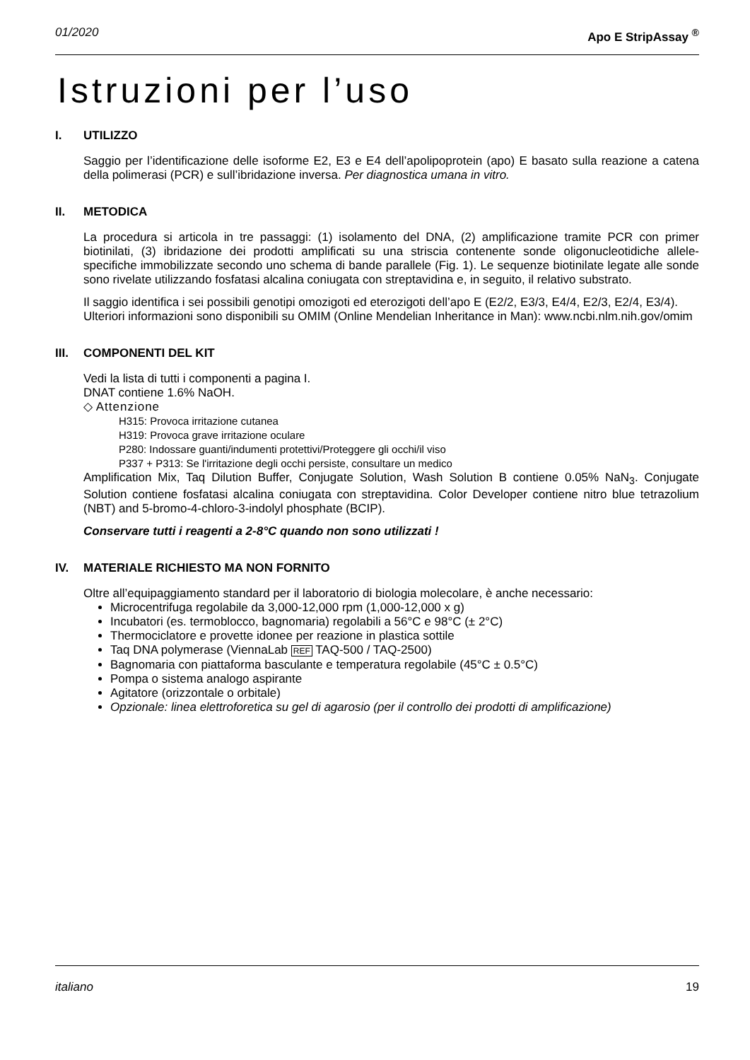01/2020 Apo E StripAssay <sup>®</sup>
Istruzioni per l’uso
I. UTILIZZO
Saggio per l’identificazione delle isoforme E2, E3 e E4 dell’apolipoprotein (apo) E basato sulla reazione a catena della polimerasi (PCR) e sull’ibridazione inversa. Per diagnostica umana in vitro.
II. METODICA
La procedura si articola in tre passaggi: (1) isolamento del DNA, (2) amplificazione tramite PCR con primer biotinilati, (3) ibridazione dei prodotti amplificati su una striscia contenente sonde oligonucleotidiche allele-specifiche immobilizzate secondo uno schema di bande parallele (Fig. 1). Le sequenze biotinilate legate alle sonde sono rivelate utilizzando fosfatasi alcalina coniugata con streptavidina e, in seguito, il relativo substrato.
Il saggio identifica i sei possibili genotipi omozigoti ed eterozigoti dell’apo E (E2/2, E3/3, E4/4, E2/3, E2/4, E3/4).
Ulteriori informazioni sono disponibili su OMIM (Online Mendelian Inheritance in Man): www.ncbi.nlm.nih.gov/omim
III. COMPONENTI DEL KIT
Vedi la lista di tutti i componenti a pagina I.
DNAT contiene 1.6% NaOH.
◇ Attenzione
H315: Provoca irritazione cutanea
H319: Provoca grave irritazione oculare
P280: Indossare guanti/indumenti protettivi/Proteggere gli occhi/il viso
P337 + P313: Se l'irritazione degli occhi persiste, consultare un medico
Amplification Mix, Taq Dilution Buffer, Conjugate Solution, Wash Solution B contiene 0.05% NaN<sub>3</sub>. Conjugate Solution contiene fosfatasi alcalina coniugata con streptavidina. Color Developer contiene nitro blue tetrazolium (NBT) and 5-bromo-4-chloro-3-indolyl phosphate (BCIP).
Conservare tutti i reagenti a 2-8°C quando non sono utilizzati !
IV. MATERIALE RICHIESTO MA NON FORNITO
Oltre all’equipaggiamento standard per il laboratorio di biologia molecolare, è anche necessario:
Microcentrifuga regolabile da 3,000-12,000 rpm (1,000-12,000 x g)
Incubatori (es. termoblocco, bagnomaria) regolabili a 56°C e 98°C (± 2°C)
Thermociclatore e provette idonee per reazione in plastica sottile
Taq DNA polymerase (ViennaLab REF TAQ-500 / TAQ-2500)
Bagnomaria con piattaforma basculante e temperatura regolabile (45°C ± 0.5°C)
Pompa o sistema analogo aspirante
Agitatore (orizzontale o orbitale)
Opzionale: linea elettroforetica su gel di agarosio (per il controllo dei prodotti di amplificazione)
italiano 19